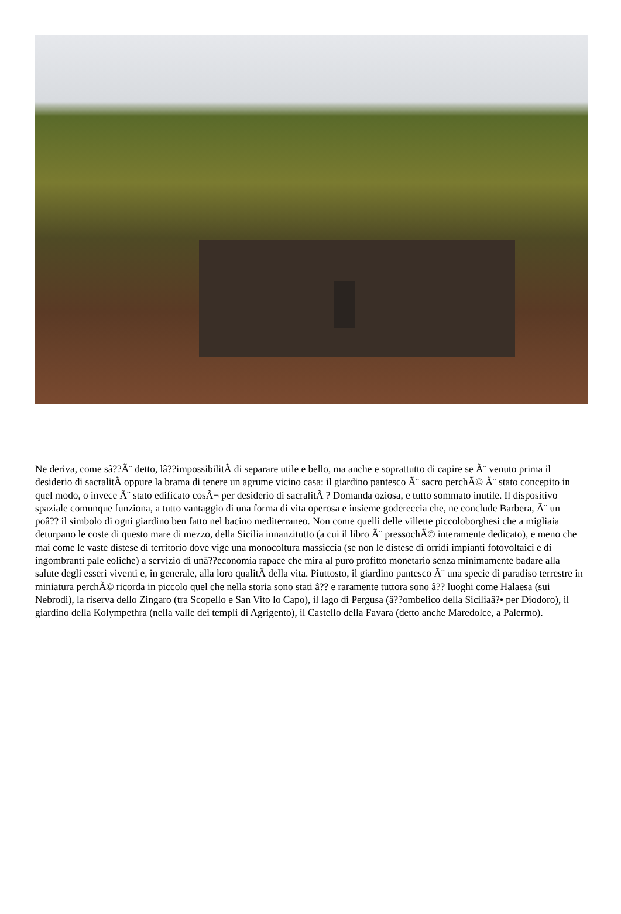Ne deriva, come sâ??Ã¨ detto, lâ??impossibilitÃ di separare utile e bello, ma anche e soprattutto di capire se Ã¨ venuto prima il desiderio di sacralitÃ oppure la brama di tenere un agrume vicino casa: il giardino pantesco Ã¨ sacro perchÃ© Ã¨ stato concepito in quel modo, o invece Ã¨ stato edificato cosÃ¬ per desiderio di sacralitÃ ? Domanda oziosa, e tutto sommato inutile. Il dispositivo spaziale comunque funziona, a tutto vantaggio di una forma di vita operosa e insieme godereccia che, ne conclude Barbera, Ã¨ un poâ?? il simbolo di ogni giardino ben fatto nel bacino mediterraneo. Non come quelli delle villette piccoloborghesi che a migliaia deturpano le coste di questo mare di mezzo, della Sicilia innanzitutto (a cui il libro Ã¨ pressochÃ© interamente dedicato), e meno che mai come le vaste distese di territorio dove vige una monocoltura massiccia (se non le distese di orridi impianti fotovoltaici e di ingombranti pale eoliche) a servizio di unâ??economia rapace che mira al puro profitto monetario senza minimamente badare alla salute degli esseri viventi e, in generale, alla loro qualitÃ della vita. Piuttosto, il giardino pantesco Ã¨ una specie di paradiso terrestre in miniatura perchÃ© ricorda in piccolo quel che nella storia sono stati â?? e raramente tuttora sono â?? luoghi come Halaesa (sui Nebrodi), la riserva dello Zingaro (tra Scopello e San Vito lo Capo), il lago di Pergusa (â??ombelico della Siciliaâ?• per Diodoro), il giardino della Kolympethra (nella valle dei templi di Agrigento), il Castello della Favara (detto anche Maredolce, a Palermo).